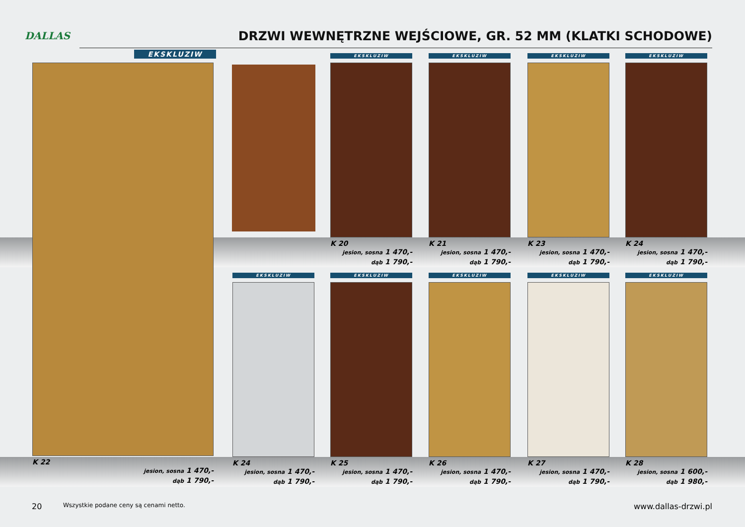DALLAS
DRZWI WEWNĘTRZNE WEJŚCIOWE, GR. 52 MM (KLATKI SCHODOWE)
EKSKLUZIW
K 22
jesion, sosna 1 470,-
dąb 1 790,-
EKSKLUZIW
K 20
jesion, sosna 1 470,-
dąb 1 790,-
EKSKLUZIW
K 21
jesion, sosna 1 470,-
dąb 1 790,-
EKSKLUZIW
K 23
jesion, sosna 1 470,-
dąb 1 790,-
EKSKLUZIW
K 24
jesion, sosna 1 470,-
dąb 1 790,-
EKSKLUZIW
K 24
jesion, sosna 1 470,-
dąb 1 790,-
EKSKLUZIW
K 25
jesion, sosna 1 470,-
dąb 1 790,-
EKSKLUZIW
K 26
jesion, sosna 1 470,-
dąb 1 790,-
EKSKLUZIW
K 27
jesion, sosna 1 470,-
dąb 1 790,-
EKSKLUZIW
K 28
jesion, sosna 1 600,-
dąb 1 980,-
20
Wszystkie podane ceny są cenami netto.
www.dallas-drzwi.pl